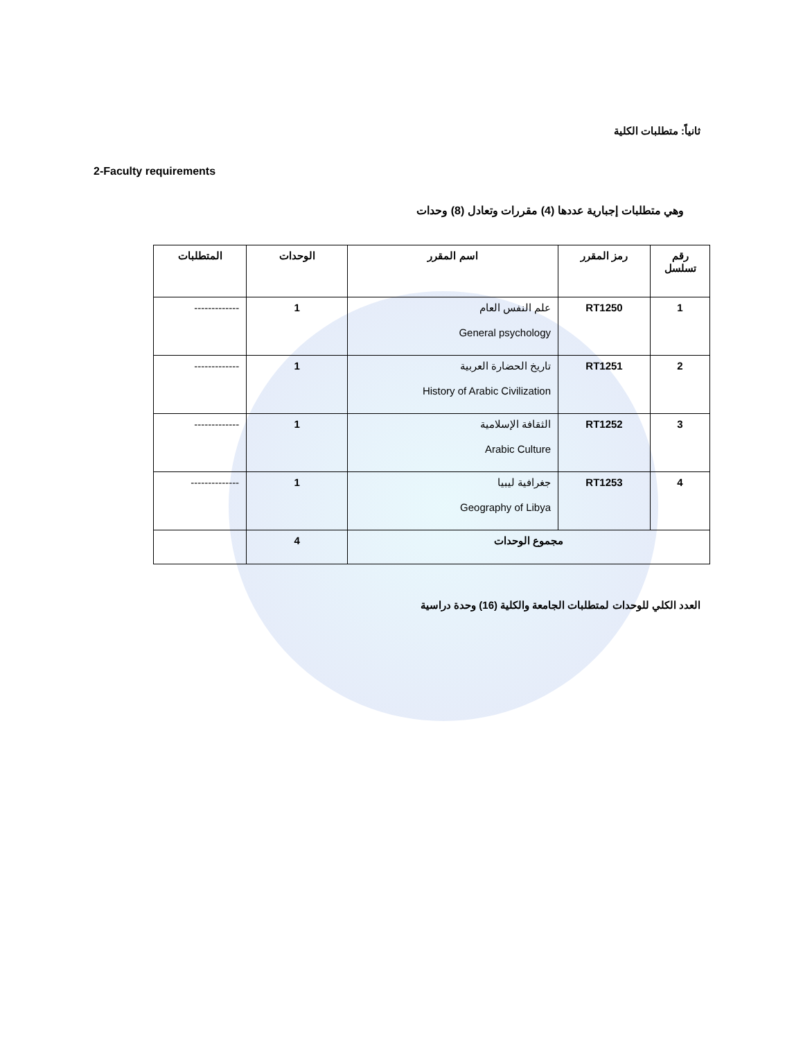ثانياً: متطلبات الكلية
2-Faculty requirements
وهي متطلبات إجبارية عددها (4) مقررات وتعادل (8) وحدات
| رقم تسلسل | رمز المقرر | اسم المقرر | الوحدات | المتطلبات |
| --- | --- | --- | --- | --- |
| 1 | RT1250 | علم النفس العام General psychology | 1 | ------------- |
| 2 | RT1251 | تاريخ الحضارة العربية History of Arabic Civilization | 1 | ------------- |
| 3 | RT1252 | الثقافة الإسلامية Arabic Culture | 1 | ------------- |
| 4 | RT1253 | جغرافية ليبيا Geography of Libya | 1 | -------------- |
| مجموع الوحدات | | | 4 | |
العدد الكلي للوحدات لمتطلبات الجامعة والكلية (16) وحدة دراسية